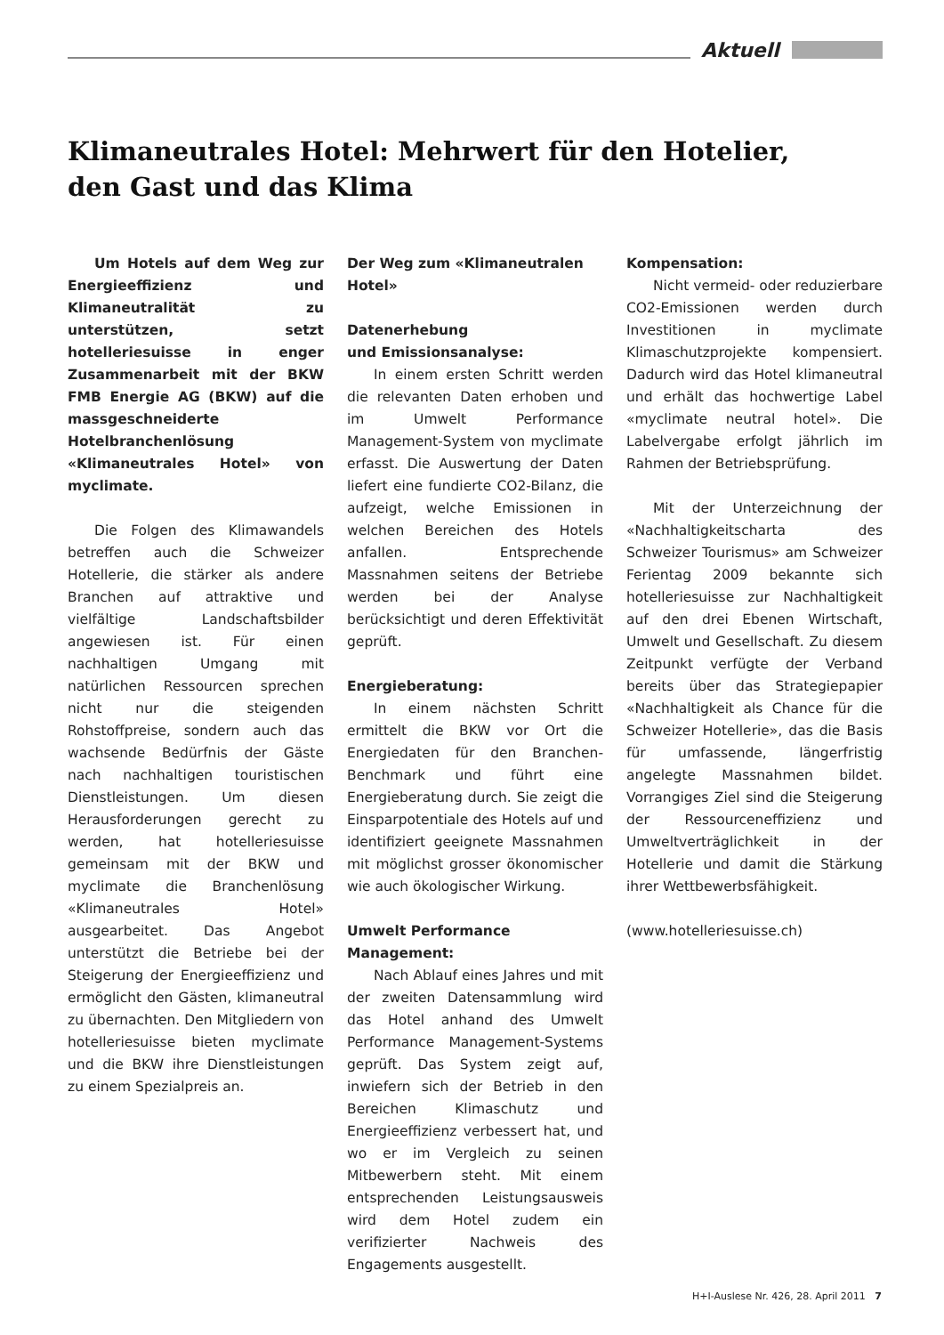Aktuell
Klimaneutrales Hotel: Mehrwert für den Hotelier,
den Gast und das Klima
Um Hotels auf dem Weg zur Energieeffizienz und Klimaneutralität zu unterstützen, setzt hotelleriesuisse in enger Zusammenarbeit mit der BKW FMB Energie AG (BKW) auf die massgeschneiderte Hotelbranchenlösung «Klimaneutrales Hotel» von myclimate.
Die Folgen des Klimawandels betreffen auch die Schweizer Hotellerie, die stärker als andere Branchen auf attraktive und vielfältige Landschaftsbilder angewiesen ist. Für einen nachhaltigen Umgang mit natürlichen Ressourcen sprechen nicht nur die steigenden Rohstoffpreise, sondern auch das wachsende Bedürfnis der Gäste nach nachhaltigen touristischen Dienstleistungen. Um diesen Herausforderungen gerecht zu werden, hat hotelleriesuisse gemeinsam mit der BKW und myclimate die Branchenlösung «Klimaneutrales Hotel» ausgearbeitet. Das Angebot unterstützt die Betriebe bei der Steigerung der Energieeffizienz und ermöglicht den Gästen, klimaneutral zu übernachten. Den Mitgliedern von hotelleriesuisse bieten myclimate und die BKW ihre Dienstleistungen zu einem Spezialpreis an.
Der Weg zum «Klimaneutralen Hotel»
Datenerhebung
und Emissionsanalyse:
In einem ersten Schritt werden die relevanten Daten erhoben und im Umwelt Performance Management-System von myclimate erfasst. Die Auswertung der Daten liefert eine fundierte CO2-Bilanz, die aufzeigt, welche Emissionen in welchen Bereichen des Hotels anfallen. Entsprechende Massnahmen seitens der Betriebe werden bei der Analyse berücksichtigt und deren Effektivität geprüft.
Energieberatung:
In einem nächsten Schritt ermittelt die BKW vor Ort die Energiedaten für den Branchen-Benchmark und führt eine Energieberatung durch. Sie zeigt die Einsparpotentiale des Hotels auf und identifiziert geeignete Massnahmen mit möglichst grosser ökonomischer wie auch ökologischer Wirkung.
Umwelt Performance
Management:
Nach Ablauf eines Jahres und mit der zweiten Datensammlung wird das Hotel anhand des Umwelt Performance Management-Systems geprüft. Das System zeigt auf, inwiefern sich der Betrieb in den Bereichen Klimaschutz und Energieeffizienz verbessert hat, und wo er im Vergleich zu seinen Mitbewerbern steht. Mit einem entsprechenden Leistungsausweis wird dem Hotel zudem ein verifizierter Nachweis des Engagements ausgestellt.
Kompensation:
Nicht vermeid- oder reduzierbare CO2-Emissionen werden durch Investitionen in myclimate Klimaschutzprojekte kompensiert. Dadurch wird das Hotel klimaneutral und erhält das hochwertige Label «myclimate neutral hotel». Die Labelvergabe erfolgt jährlich im Rahmen der Betriebsprüfung.
Mit der Unterzeichnung der «Nachhaltigkeitscharta des Schweizer Tourismus» am Schweizer Ferientag 2009 bekannte sich hotelleriesuisse zur Nachhaltigkeit auf den drei Ebenen Wirtschaft, Umwelt und Gesellschaft. Zu diesem Zeitpunkt verfügte der Verband bereits über das Strategiepapier «Nachhaltigkeit als Chance für die Schweizer Hotellerie», das die Basis für umfassende, längerfristig angelegte Massnahmen bildet. Vorrangiges Ziel sind die Steigerung der Ressourceneffizienz und Umweltverträglichkeit in der Hotellerie und damit die Stärkung ihrer Wettbewerbsfähigkeit.
(www.hotelleriesuisse.ch)
H+I-Auslese Nr. 426, 28. April 2011 7